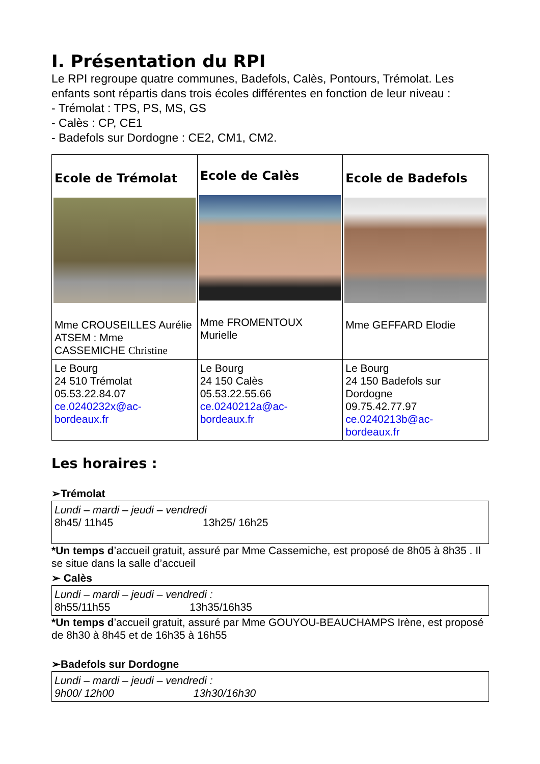I. Présentation du RPI
Le RPI regroupe quatre communes, Badefols, Calès, Pontours, Trémolat. Les enfants sont répartis dans trois écoles différentes en fonction de leur niveau :
- Trémolat : TPS, PS, MS, GS
- Calès : CP, CE1
- Badefols sur Dordogne : CE2, CM1, CM2.
| Ecole de Trémolat Mme CROUSEILLES Aurélie ATSEM : Mme CASSEMICHE Christine | Ecole de Calès Mme FROMENTOUX Murielle | Ecole de Badefols Mme GEFFARD Elodie |
| Le Bourg 24 510 Trémolat 05.53.22.84.07 ce.0240232x@ac-bordeaux.fr | Le Bourg 24 150 Calès 05.53.22.55.66 ce.0240212a@ac-bordeaux.fr | Le Bourg 24 150 Badefols sur Dordogne 09.75.42.77.97 ce.0240213b@ac-bordeaux.fr |
Les horaires :
➢Trémolat
Lundi – mardi – jeudi – vendredi
8h45/ 11h45 13h25/ 16h25
*Un temps d’accueil gratuit, assuré par Mme Cassemiche, est proposé de 8h05 à 8h35 . Il se situe dans la salle d’accueil
➢ Calès
Lundi – mardi – jeudi – vendredi :
8h55/11h55 13h35/16h35
*Un temps d’accueil gratuit, assuré par Mme GOUYOU-BEAUCHAMPS Irène, est proposé de 8h30 à 8h45 et de 16h35 à 16h55
➢Badefols sur Dordogne
Lundi – mardi – jeudi – vendredi :
9h00/ 12h00 13h30/16h30